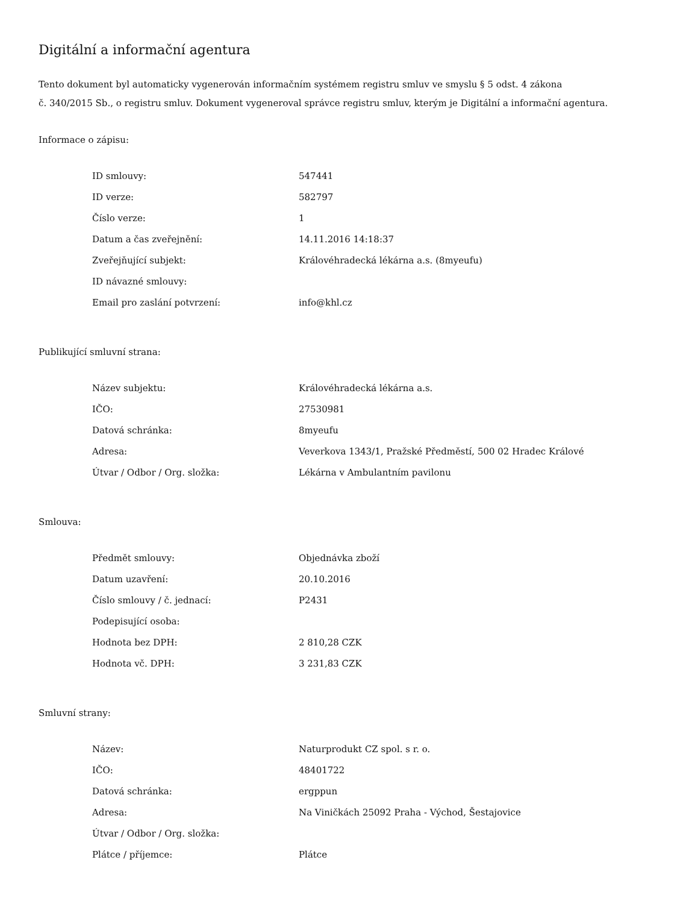Digitální a informační agentura
Tento dokument byl automaticky vygenerován informačním systémem registru smluv ve smyslu § 5 odst. 4 zákona
č. 340/2015 Sb., o registru smluv. Dokument vygeneroval správce registru smluv, kterým je Digitální a informační agentura.
Informace o zápisu:
| ID smlouvy: | 547441 |
| ID verze: | 582797 |
| Číslo verze: | 1 |
| Datum a čas zveřejnění: | 14.11.2016 14:18:37 |
| Zveřejňující subjekt: | Královéhradecká lékárna a.s. (8myeufu) |
| ID návazné smlouvy: | |
| Email pro zaslání potvrzení: | info@khl.cz |
Publikující smluvní strana:
| Název subjektu: | Královéhradecká lékárna a.s. |
| IČO: | 27530981 |
| Datová schránka: | 8myeufu |
| Adresa: | Veverkova 1343/1, Pražské Předměstí, 500 02 Hradec Králové |
| Útvar / Odbor / Org. složka: | Lékárna v Ambulantním pavilonu |
Smlouva:
| Předmět smlouvy: | Objednávka zboží |
| Datum uzavření: | 20.10.2016 |
| Číslo smlouvy / č. jednací: | P2431 |
| Podepisující osoba: | |
| Hodnota bez DPH: | 2 810,28 CZK |
| Hodnota vč. DPH: | 3 231,83 CZK |
Smluvní strany:
| Název: | Naturprodukt CZ spol. s r. o. |
| IČO: | 48401722 |
| Datová schránka: | ergppun |
| Adresa: | Na Viničkách 25092 Praha - Východ, Šestajovice |
| Útvar / Odbor / Org. složka: | |
| Plátce / příjemce: | Plátce |